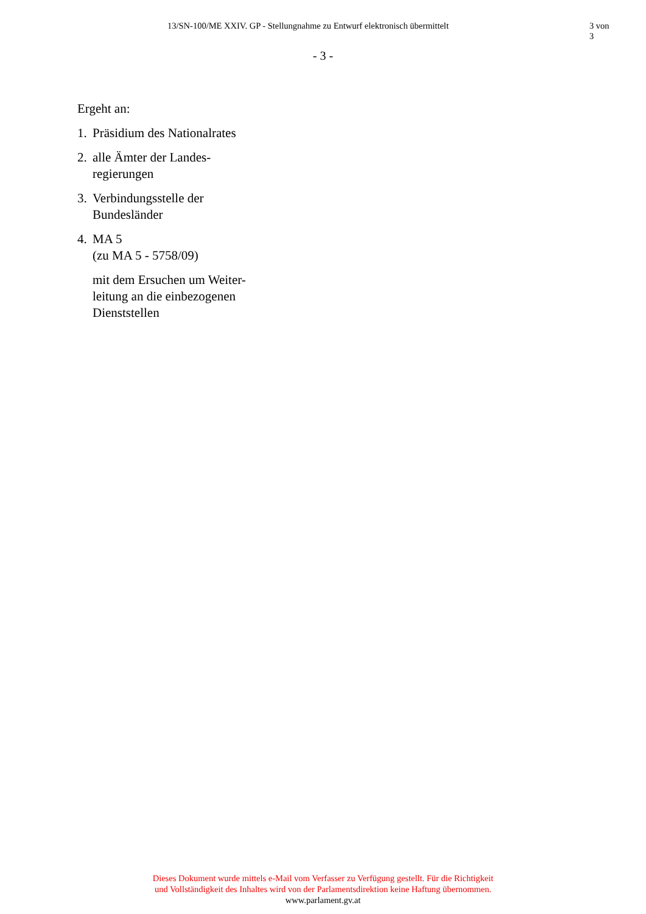13/SN-100/ME XXIV. GP - Stellungnahme zu Entwurf elektronisch übermittelt 3 von 3
- 3 -
Ergeht an:
1. Präsidium des Nationalrates
2. alle Ämter der Landes-
regierungen
3. Verbindungsstelle der
Bundesländer
4. MA 5
(zu MA 5 - 5758/09)
mit dem Ersuchen um Weiter-
leitung an die einbezogenen
Dienststellen
Dieses Dokument wurde mittels e-Mail vom Verfasser zu Verfügung gestellt. Für die Richtigkeit
und Vollständigkeit des Inhaltes wird von der Parlamentsdirektion keine Haftung übernommen.
www.parlament.gv.at